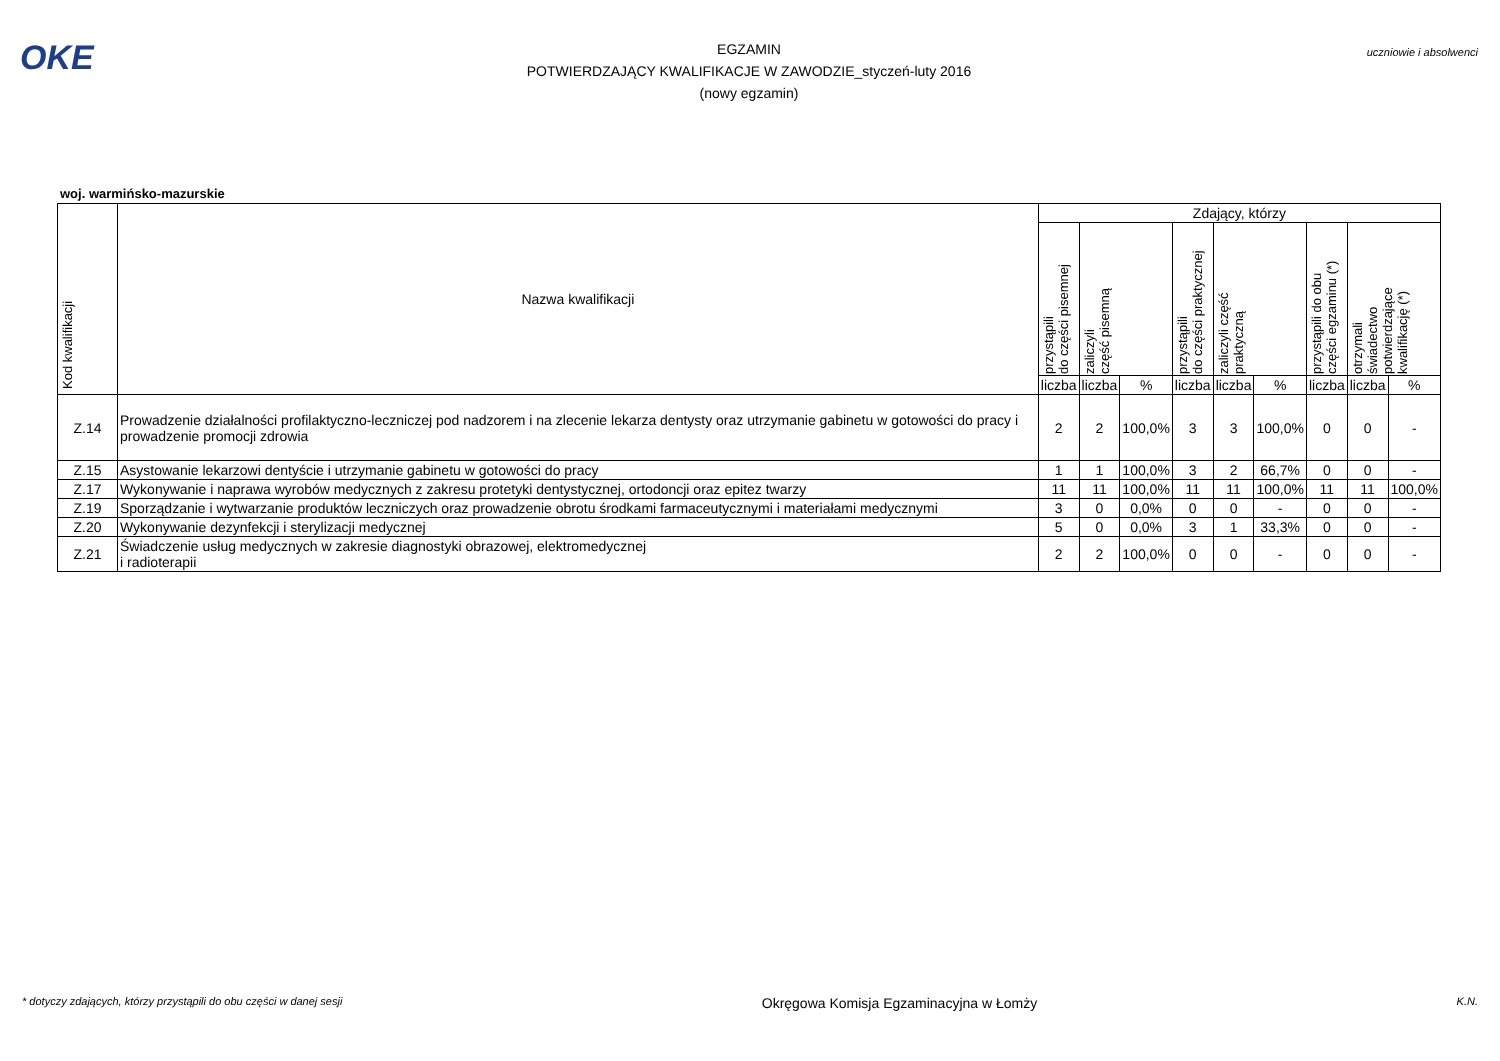OKE
EGZAMIN
POTWIERDZAJĄCY KWALIFIKACJE W ZAWODZIE_styczeń-luty 2016
(nowy egzamin)
uczniowie i absolwenci
woj. warmińsko-mazurskie
| Kod kwalifikacji | Nazwa kwalifikacji | Zdający, którzy | | | | | | | | |
| --- | --- | --- | --- | --- | --- | --- | --- | --- | --- | --- |
| | | przystąpili do części pisemnej | zaliczyli część pisemną | | przystąpili do części praktycznej | zaliczyli część praktyczną | | przystąpili do obu części egzaminu (*) | otrzymali świadectwo potwierdzające kwalifikację (*) | |
| | | liczba | liczba | % | liczba | liczba | % | liczba | liczba | % |
| Z.14 | Prowadzenie działalności profilaktyczno-leczniczej pod nadzorem i na zlecenie lekarza dentysty oraz utrzymanie gabinetu w gotowości do pracy i prowadzenie promocji zdrowia | 2 | 2 | 100,0% | 3 | 3 | 100,0% | 0 | 0 | - |
| Z.15 | Asystowanie lekarzowi dentyście i utrzymanie gabinetu w gotowości do pracy | 1 | 1 | 100,0% | 3 | 2 | 66,7% | 0 | 0 | - |
| Z.17 | Wykonywanie i naprawa wyrobów medycznych z zakresu protetyki dentystycznej, ortodoncji oraz epitez twarzy | 11 | 11 | 100,0% | 11 | 11 | 100,0% | 11 | 11 | 100,0% |
| Z.19 | Sporządzanie i wytwarzanie produktów leczniczych oraz prowadzenie obrotu środkami farmaceutycznymi i materiałami medycznymi | 3 | 0 | 0,0% | 0 | 0 | - | 0 | 0 | - |
| Z.20 | Wykonywanie dezynfekcji i sterylizacji medycznej | 5 | 0 | 0,0% | 3 | 1 | 33,3% | 0 | 0 | - |
| Z.21 | Świadczenie usług medycznych w zakresie diagnostyki obrazowej, elektromedycznej i radioterapii | 2 | 2 | 100,0% | 0 | 0 | - | 0 | 0 | - |
* dotyczy zdających, którzy przystąpili do obu części w danej sesji Okręgowa Komisja Egzaminacyjna w Łomży K.N.